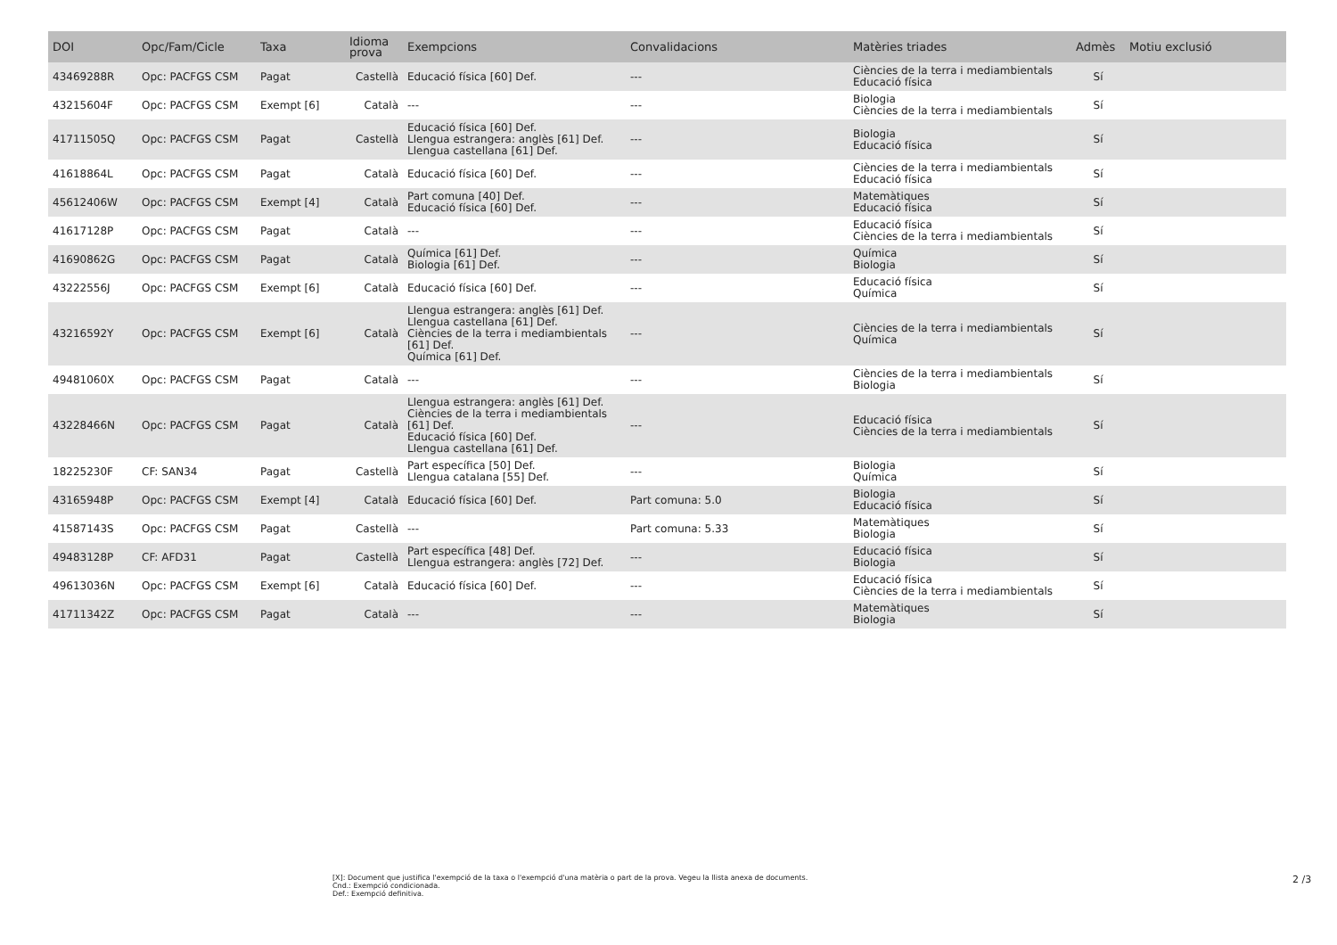| DOI | Opc/Fam/Cicle | Taxa | Idioma prova | Exempcions | Convalidacions | Matèries triades | Admès | Motiu exclusió |
| --- | --- | --- | --- | --- | --- | --- | --- | --- |
| 43469288R | Opc: PACFGS CSM | Pagat | Castellà | Educació física [60] Def. | --- | Ciències de la terra i mediambientals Educació física | Sí | |
| 43215604F | Opc: PACFGS CSM | Exempt [6] | Català | --- | --- | Biologia Ciències de la terra i mediambientals | Sí | |
| 41711505Q | Opc: PACFGS CSM | Pagat | Castellà | Educació física [60] Def. Llengua estrangera: anglès [61] Def. Llengua castellana [61] Def. | --- | Biologia Educació física | Sí | |
| 41618864L | Opc: PACFGS CSM | Pagat | Català | Educació física [60] Def. | --- | Ciències de la terra i mediambientals Educació física | Sí | |
| 45612406W | Opc: PACFGS CSM | Exempt [4] | Català | Part comuna [40] Def. Educació física [60] Def. | --- | Matemàtiques Educació física | Sí | |
| 41617128P | Opc: PACFGS CSM | Pagat | Català | --- | --- | Educació física Ciències de la terra i mediambientals | Sí | |
| 41690862G | Opc: PACFGS CSM | Pagat | Català | Química [61] Def. Biologia [61] Def. | --- | Química Biologia | Sí | |
| 43222556J | Opc: PACFGS CSM | Exempt [6] | Català | Educació física [60] Def. | --- | Educació física Química | Sí | |
| 43216592Y | Opc: PACFGS CSM | Exempt [6] | Català | Llengua estrangera: anglès [61] Def. Llengua castellana [61] Def. Ciències de la terra i mediambientals [61] Def. Química [61] Def. | --- | Ciències de la terra i mediambientals Química | Sí | |
| 49481060X | Opc: PACFGS CSM | Pagat | Català | --- | --- | Ciències de la terra i mediambientals Biologia | Sí | |
| 43228466N | Opc: PACFGS CSM | Pagat | Català | Llengua estrangera: anglès [61] Def. Ciències de la terra i mediambientals [61] Def. Educació física [60] Def. Llengua castellana [61] Def. | --- | Educació física Ciències de la terra i mediambientals | Sí | |
| 18225230F | CF: SAN34 | Pagat | Castellà | Part específica [50] Def. Llengua catalana [55] Def. | --- | Biologia Química | Sí | |
| 43165948P | Opc: PACFGS CSM | Exempt [4] | Català | Educació física [60] Def. | Part comuna: 5.0 | Biologia Educació física | Sí | |
| 41587143S | Opc: PACFGS CSM | Pagat | Castellà | --- | Part comuna: 5.33 | Matemàtiques Biologia | Sí | |
| 49483128P | CF: AFD31 | Pagat | Castellà | Part específica [48] Def. Llengua estrangera: anglès [72] Def. | --- | Educació física Biologia | Sí | |
| 49613036N | Opc: PACFGS CSM | Exempt [6] | Català | Educació física [60] Def. | --- | Educació física Ciències de la terra i mediambientals | Sí | |
| 41711342Z | Opc: PACFGS CSM | Pagat | Català | --- | --- | Matemàtiques Biologia | Sí | |
[X]: Document que justifica l'exempció de la taxa o l'exempció d'una matèria o part de la prova. Vegeu la llista anexa de documents.
Cnd.: Exempció condicionada.
Def.: Exempció definitiva.
2 /3